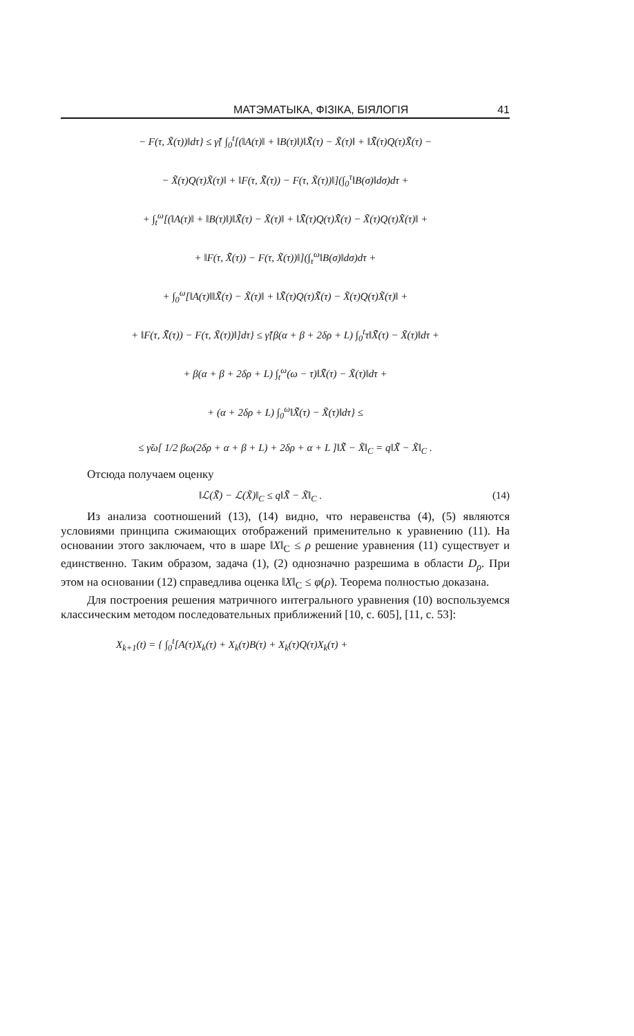МАТЭМАТЫКА, ФІЗІКА, БІЯЛОГІЯ 41
− F(τ, X̃(τ))‖dτ} ≤ γ̃{ ∫<sub>0</sub><sup>t</sup>[(‖A(τ)‖ + ‖B(τ)‖)‖X̃̃(τ) − X̃(τ)‖ + ‖X̃̃(τ)Q(τ)X̃̃(τ) −
− X̃(τ)Q(τ)X̃(τ)‖ + ‖F(τ, X̃̃(τ)) − F(τ, X̃(τ))‖](∫<sub>0</sub><sup>τ</sup>‖B(σ)‖dσ)dτ +
+ ∫<sub>t</sub><sup>ω</sup>[(‖A(τ)‖ + ‖B(τ)‖)‖X̃̃(τ) − X̃(τ)‖ + ‖X̃̃(τ)Q(τ)X̃̃(τ) − X̃(τ)Q(τ)X̃(τ)‖ +
+ ‖F(τ, X̃̃(τ)) − F(τ, X̃(τ))‖](∫<sub>τ</sub><sup>ω</sup>‖B(σ)‖dσ)dτ +
+ ∫<sub>0</sub><sup>ω</sup>[‖A(τ)‖‖X̃̃(τ) − X̃(τ)‖ + ‖X̃̃(τ)Q(τ)X̃̃(τ) − X̃(τ)Q(τ)X̃(τ)‖ +
+ ‖F(τ, X̃̃(τ)) − F(τ, X̃(τ))‖]dτ} ≤ γ̃{β(α + β + 2δρ + L) ∫<sub>0</sub><sup>t</sup>τ‖X̃̃(τ) − X̃(τ)‖dτ +
+ β(α + β + 2δρ + L) ∫<sub>t</sub><sup>ω</sup>(ω − τ)‖X̃̃(τ) − X̃(τ)‖dτ +
+ (α + 2δρ + L) ∫<sub>0</sub><sup>ω</sup>‖X̃̃(τ) − X̃(τ)‖dτ} ≤
≤ γ̃ω[ 1/2 βω(2δρ + α + β + L) + 2δρ + α + L ]‖X̃̃ − X̃‖<sub>C</sub> = q‖X̃̃ − X̃‖<sub>C</sub> .
Отсюда получаем оценку
‖ℒ(X̃̃) − ℒ(X̃)‖<sub>C</sub> ≤ q‖X̃̃ − X̃‖<sub>C</sub> . (14)
Из анализа соотношений (13), (14) видно, что неравенства (4), (5) являются условиями принципа сжимающих отображений применительно к уравнению (11). На основании этого заключаем, что в шаре ‖X‖<sub>C</sub> ≤ ρ решение уравнения (11) существует и единственно. Таким образом, задача (1), (2) однозначно разрешима в области D<sub>ρ</sub>. При этом на основании (12) справедлива оценка ‖X‖<sub>C</sub> ≤ φ(ρ). Теорема полностью доказана.
Для построения решения матричного интегрального уравнения (10) воспользуемся классическим методом последовательных приближений [10, с. 605], [11, с. 53]:
X<sub>k+1</sub>(t) = { ∫<sub>0</sub><sup>t</sup>[A(τ)X<sub>k</sub>(τ) + X<sub>k</sub>(τ)B(τ) + X<sub>k</sub>(τ)Q(τ)X<sub>k</sub>(τ) +